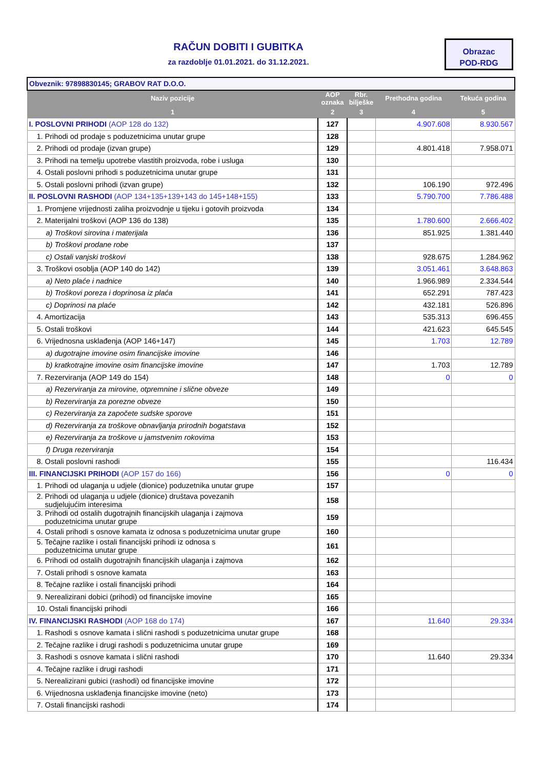RAČUN DOBITI I GUBITKA
za razdoblje 01.01.2021. do 31.12.2021.
Obrazac
POD-RDG
| Obveznik: 97898830145; GRABOV RAT D.O.O. | | | | |
| Naziv pozicije | AOP oznaka | Rbr. bilješke | Prethodna godina | Tekuća godina |
| 1 | 2 | 3 | 4 | 5 |
| I. POSLOVNI PRIHODI (AOP 128 do 132) | 127 | | 4.907.608 | 8.930.567 |
| 1. Prihodi od prodaje s poduzetnicima unutar grupe | 128 | | | |
| 2. Prihodi od prodaje (izvan grupe) | 129 | | 4.801.418 | 7.958.071 |
| 3. Prihodi na temelju upotrebe vlastitih proizvoda, robe i usluga | 130 | | | |
| 4. Ostali poslovni prihodi s poduzetnicima unutar grupe | 131 | | | |
| 5. Ostali poslovni prihodi (izvan grupe) | 132 | | 106.190 | 972.496 |
| II. POSLOVNI RASHODI (AOP 134+135+139+143 do 145+148+155) | 133 | | 5.790.700 | 7.786.488 |
| 1. Promjene vrijednosti zaliha proizvodnje u tijeku i gotovih proizvoda | 134 | | | |
| 2. Materijalni troškovi (AOP 136 do 138) | 135 | | 1.780.600 | 2.666.402 |
| a) Troškovi sirovina i materijala | 136 | | 851.925 | 1.381.440 |
| b) Troškovi prodane robe | 137 | | | |
| c) Ostali vanjski troškovi | 138 | | 928.675 | 1.284.962 |
| 3. Troškovi osoblja (AOP 140 do 142) | 139 | | 3.051.461 | 3.648.863 |
| a) Neto plaće i nadnice | 140 | | 1.966.989 | 2.334.544 |
| b) Troškovi poreza i doprinosa iz plaća | 141 | | 652.291 | 787.423 |
| c) Doprinosi na plaće | 142 | | 432.181 | 526.896 |
| 4. Amortizacija | 143 | | 535.313 | 696.455 |
| 5. Ostali troškovi | 144 | | 421.623 | 645.545 |
| 6. Vrijednosna usklađenja (AOP 146+147) | 145 | | 1.703 | 12.789 |
| a) dugotrajne imovine osim financijske imovine | 146 | | | |
| b) kratkotrajne imovine osim financijske imovine | 147 | | 1.703 | 12.789 |
| 7. Rezerviranja (AOP 149 do 154) | 148 | | 0 | 0 |
| a) Rezerviranja za mirovine, otpremnine i slične obveze | 149 | | | |
| b) Rezerviranja za porezne obveze | 150 | | | |
| c) Rezerviranja za započete sudske sporove | 151 | | | |
| d) Rezerviranja za troškove obnavljanja prirodnih bogatstava | 152 | | | |
| e) Rezerviranja za troškove u jamstvenim rokovima | 153 | | | |
| f) Druga rezerviranja | 154 | | | |
| 8. Ostali poslovni rashodi | 155 | | | 116.434 |
| III. FINANCIJSKI PRIHODI (AOP 157 do 166) | 156 | | 0 | 0 |
| 1. Prihodi od ulaganja u udjele (dionice) poduzetnika unutar grupe | 157 | | | |
| 2. Prihodi od ulaganja u udjele (dionice) društava povezanih sudjelujućim interesima | 158 | | | |
| 3. Prihodi od ostalih dugotrajnih financijskih ulaganja i zajmova poduzetnicima unutar grupe | 159 | | | |
| 4. Ostali prihodi s osnove kamata iz odnosa s poduzetnicima unutar grupe | 160 | | | |
| 5. Tečajne razlike i ostali financijski prihodi iz odnosa s poduzetnicima unutar grupe | 161 | | | |
| 6. Prihodi od ostalih dugotrajnih financijskih ulaganja i zajmova | 162 | | | |
| 7. Ostali prihodi s osnove kamata | 163 | | | |
| 8. Tečajne razlike i ostali financijski prihodi | 164 | | | |
| 9. Nerealizirani dobici (prihodi) od financijske imovine | 165 | | | |
| 10. Ostali financijski prihodi | 166 | | | |
| IV. FINANCIJSKI RASHODI (AOP 168 do 174) | 167 | | 11.640 | 29.334 |
| 1. Rashodi s osnove kamata i slični rashodi s poduzetnicima unutar grupe | 168 | | | |
| 2. Tečajne razlike i drugi rashodi s poduzetnicima unutar grupe | 169 | | | |
| 3. Rashodi s osnove kamata i slični rashodi | 170 | | 11.640 | 29.334 |
| 4. Tečajne razlike i drugi rashodi | 171 | | | |
| 5. Nerealizirani gubici (rashodi) od financijske imovine | 172 | | | |
| 6. Vrijednosna usklađenja financijske imovine (neto) | 173 | | | |
| 7. Ostali financijski rashodi | 174 | | | |